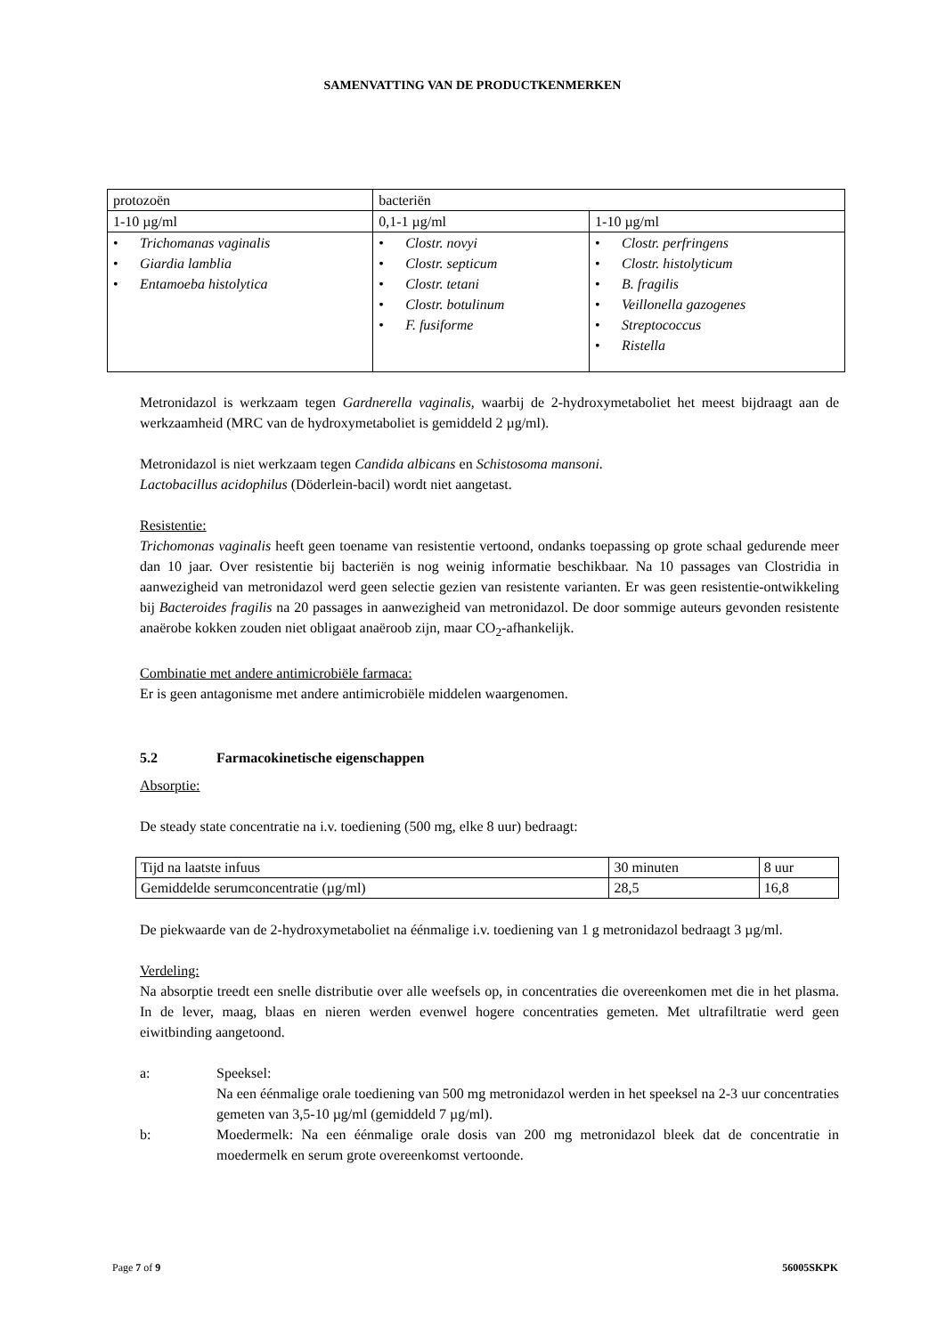SAMENVATTING VAN DE PRODUCTKENMERKEN
| protozoën | bacteriën | |
| 1-10 µg/ml | 0,1-1 µg/ml | 1-10 µg/ml |
| • Trichomanas vaginalis • Giardia lamblia • Entamoeba histolytica | • Clostr. novyi • Clostr. septicum • Clostr. tetani • Clostr. botulinum • F. fusiforme | • Clostr. perfringens • Clostr. histolyticum • B. fragilis • Veillonella gazogenes • Streptococcus • Ristella |
Metronidazol is werkzaam tegen Gardnerella vaginalis, waarbij de 2-hydroxymetaboliet het meest bijdraagt aan de werkzaamheid (MRC van de hydroxymetaboliet is gemiddeld 2 µg/ml).
Metronidazol is niet werkzaam tegen Candida albicans en Schistosoma mansoni.
Lactobacillus acidophilus (Döderlein-bacil) wordt niet aangetast.
Resistentie:
Trichomonas vaginalis heeft geen toename van resistentie vertoond, ondanks toepassing op grote schaal gedurende meer dan 10 jaar. Over resistentie bij bacteriën is nog weinig informatie beschikbaar. Na 10 passages van Clostridia in aanwezigheid van metronidazol werd geen selectie gezien van resistente varianten. Er was geen resistentie-ontwikkeling bij Bacteroides fragilis na 20 passages in aanwezigheid van metronidazol. De door sommige auteurs gevonden resistente anaërobe kokken zouden niet obligaat anaëroob zijn, maar CO<sub>2</sub>-afhankelijk.
Combinatie met andere antimicrobiële farmaca:
Er is geen antagonisme met andere antimicrobiële middelen waargenomen.
5.2 Farmacokinetische eigenschappen
Absorptie:
De steady state concentratie na i.v. toediening (500 mg, elke 8 uur) bedraagt:
| Tijd na laatste infuus | 30 minuten | 8 uur |
| Gemiddelde serumconcentratie (µg/ml) | 28,5 | 16,8 |
De piekwaarde van de 2-hydroxymetaboliet na éénmalige i.v. toediening van 1 g metronidazol bedraagt 3 µg/ml.
Verdeling:
Na absorptie treedt een snelle distributie over alle weefsels op, in concentraties die overeenkomen met die in het plasma. In de lever, maag, blaas en nieren werden evenwel hogere concentraties gemeten. Met ultrafiltratie werd geen eiwitbinding aangetoond.
a: Speeksel:
Na een éénmalige orale toediening van 500 mg metronidazol werden in het speeksel na 2-3 uur concentraties gemeten van 3,5-10 µg/ml (gemiddeld 7 µg/ml).
b: Moedermelk: Na een éénmalige orale dosis van 200 mg metronidazol bleek dat de concentratie in moedermelk en serum grote overeenkomst vertoonde.
Page 7 of 9 56005SKPK